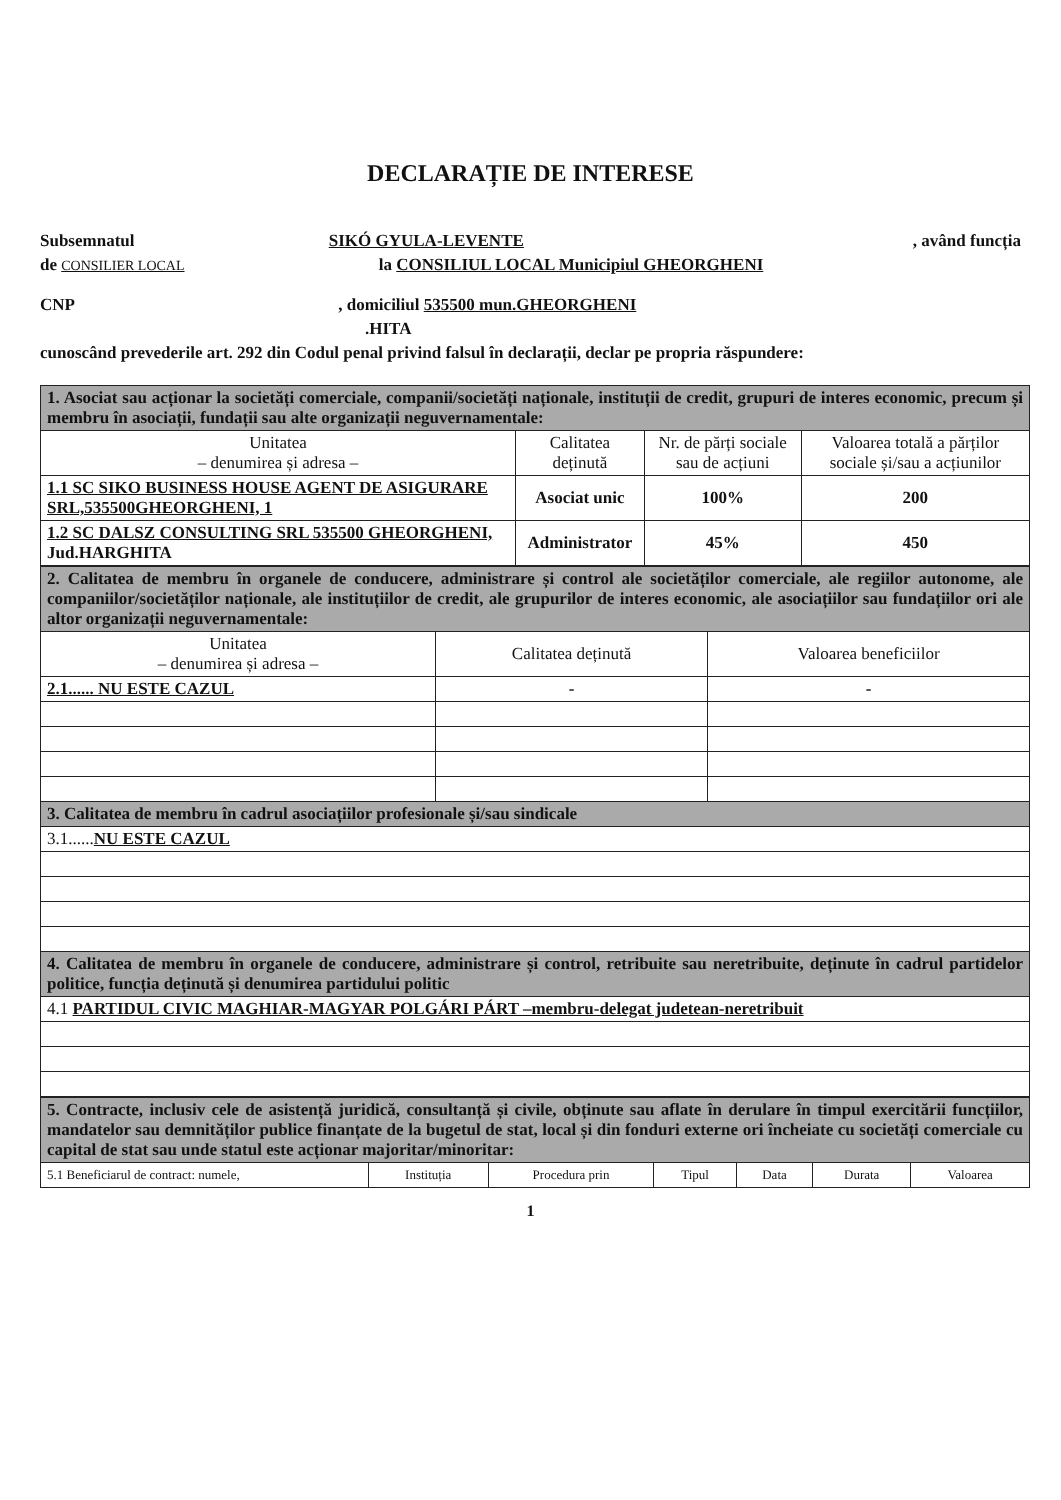DECLARAȚIE DE INTERESE
Subsemnatul SIKÓ GYULA-LEVENTE , având funcția
de CONSILIER LOCAL la CONSILIUL LOCAL Municipiul GHEORGHENI
CNP , domiciliul 535500 mun.GHEORGHENI
.HITA
cunoscând prevederile art. 292 din Codul penal privind falsul în declarații, declar pe propria răspundere:
| 1. Asociat sau acționar la societăți comerciale, companii/societăți naționale, instituții de credit, grupuri de interes economic, precum și membru în asociații, fundații sau alte organizații neguvernamentale: | | | |
| Unitatea – denumirea și adresa – | Calitatea deținută | Nr. de părți sociale sau de acțiuni | Valoarea totală a părților sociale și/sau a acțiunilor |
| 1.1 SC SIKO BUSINESS HOUSE AGENT DE ASIGURARE SRL,535500GHEORGHENI, 1 | Asociat unic | 100% | 200 |
| 1.2 SC DALSZ CONSULTING SRL 535500 GHEORGHENI, Jud.HARGHITA | Administrator | 45% | 450 |
| 2. Calitatea de membru în organele de conducere, administrare și control ale societăților comerciale, ale regiilor autonome, ale companiilor/societăților naționale, ale instituțiilor de credit, ale grupurilor de interes economic, ale asociațiilor sau fundațiilor ori ale altor organizații neguvernamentale: | | |
| Unitatea – denumirea și adresa – | Calitatea deținută | Valoarea beneficiilor |
| 2.1...... NU ESTE CAZUL | - | - |
| 3. Calitatea de membru în cadrul asociațiilor profesionale și/sau sindicale | | |
| 3.1...... NU ESTE CAZUL | | |
| 4. Calitatea de membru în organele de conducere, administrare și control, retribuite sau neretribuite, deținute în cadrul partidelor politice, funcția deținută și denumirea partidului politic | | |
| 4.1 PARTIDUL CIVIC MAGHIAR-MAGYAR POLGÁRI PÁRT –membru-delegat judetean-neretribuit | | |
| 5. Contracte, inclusiv cele de asistență juridică, consultanță și civile, obținute sau aflate în derulare în timpul exercitării funcțiilor, mandatelor sau demnităților publice finanțate de la bugetul de stat, local și din fonduri externe ori încheiate cu societăți comerciale cu capital de stat sau unde statul este acționar majoritar/minoritar: | | | | | | |
| 5.1 Beneficiarul de contract: numele, | Instituția | Procedura prin | Tipul | Data | Durata | Valoarea |
1